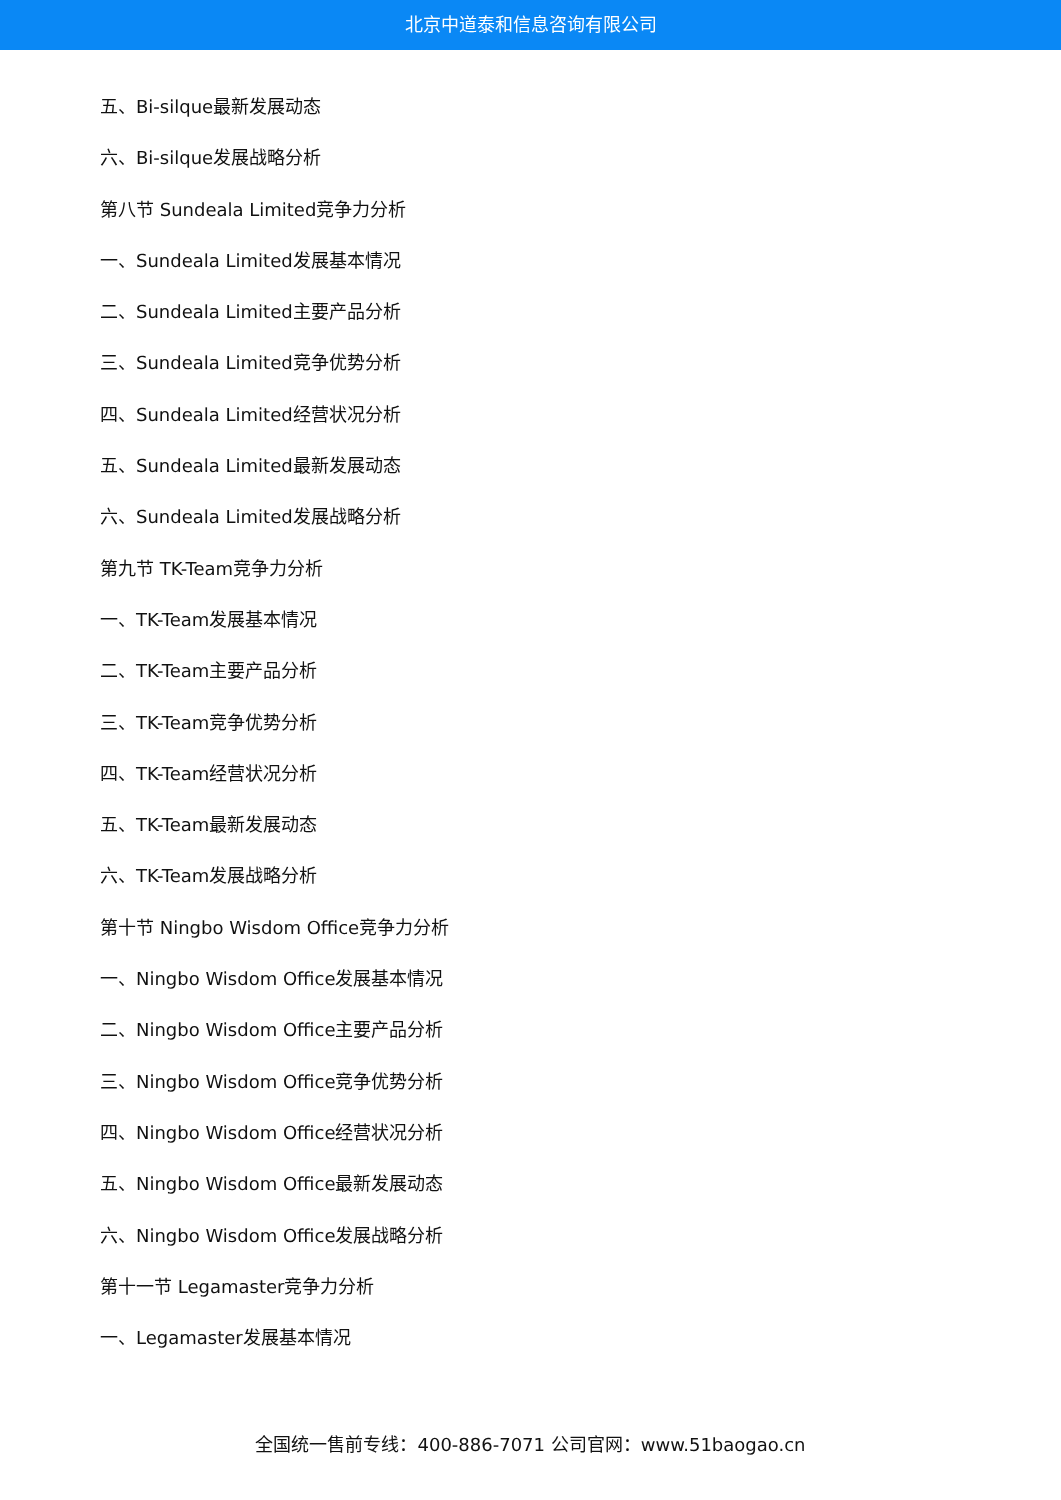北京中道泰和信息咨询有限公司
五、Bi-silque最新发展动态
六、Bi-silque发展战略分析
第八节 Sundeala Limited竞争力分析
一、Sundeala Limited发展基本情况
二、Sundeala Limited主要产品分析
三、Sundeala Limited竞争优势分析
四、Sundeala Limited经营状况分析
五、Sundeala Limited最新发展动态
六、Sundeala Limited发展战略分析
第九节 TK-Team竞争力分析
一、TK-Team发展基本情况
二、TK-Team主要产品分析
三、TK-Team竞争优势分析
四、TK-Team经营状况分析
五、TK-Team最新发展动态
六、TK-Team发展战略分析
第十节 Ningbo Wisdom Office竞争力分析
一、Ningbo Wisdom Office发展基本情况
二、Ningbo Wisdom Office主要产品分析
三、Ningbo Wisdom Office竞争优势分析
四、Ningbo Wisdom Office经营状况分析
五、Ningbo Wisdom Office最新发展动态
六、Ningbo Wisdom Office发展战略分析
第十一节 Legamaster竞争力分析
一、Legamaster发展基本情况
全国统一售前专线：400-886-7071 公司官网：www.51baogao.cn